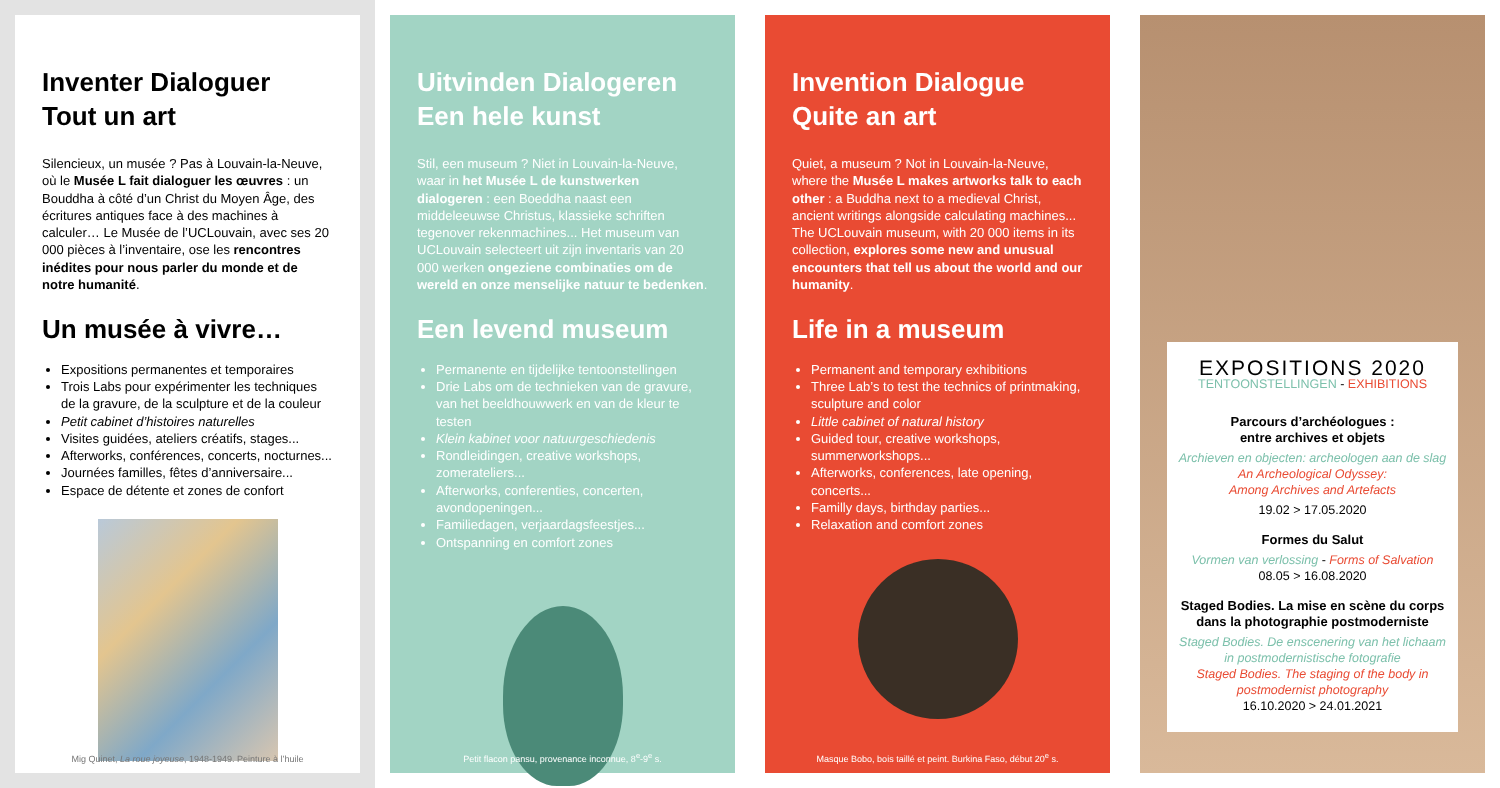Inventer Dialoguer
Tout un art
Silencieux, un musée ? Pas à Louvain-la-Neuve, où le Musée L fait dialoguer les œuvres : un Bouddha à côté d’un Christ du Moyen Âge, des écritures antiques face à des machines à calculer… Le Musée de l’UCLouvain, avec ses 20 000 pièces à l’inventaire, ose les rencontres inédites pour nous parler du monde et de notre humanité.
Un musée à vivre…
Expositions permanentes et temporaires
Trois Labs pour expérimenter les techniques de la gravure, de la sculpture et de la couleur
Petit cabinet d’histoires naturelles
Visites guidées, ateliers créatifs, stages...
Afterworks, conférences, concerts, nocturnes...
Journées familles, fêtes d’anniversaire...
Espace de détente et zones de confort
Mig Quinet, La roue joyeuse, 1948-1949. Peinture à l’huile
Uitvinden Dialogeren
Een hele kunst
Stil, een museum ? Niet in Louvain-la-Neuve, waar in het Musée L de kunstwerken dialogeren : een Boeddha naast een middeleeuwse Christus, klassieke schriften tegenover rekenmachines... Het museum van UCLouvain selecteert uit zijn inventaris van 20 000 werken ongeziene combinaties om de wereld en onze menselijke natuur te bedenken.
Een levend museum
Permanente en tijdelijke tentoonstellingen
Drie Labs om de technieken van de gravure, van het beeldhouwwerk en van de kleur te testen
Klein kabinet voor natuurgeschiedenis
Rondleidingen, creative workshops, zomerateliers...
Afterworks, conferenties, concerten, avondopeningen...
Familiedagen, verjaardagsfeestjes...
Ontspanning en comfort zones
Petit flacon pansu, provenance inconnue, 8<sup>e</sup>-9<sup>e</sup> s.
Invention Dialogue
Quite an art
Quiet, a museum ? Not in Louvain-la-Neuve, where the Musée L makes artworks talk to each other : a Buddha next to a medieval Christ, ancient writings alongside calculating machines... The UCLouvain museum, with 20 000 items in its collection, explores some new and unusual encounters that tell us about the world and our humanity.
Life in a museum
Permanent and temporary exhibitions
Three Lab’s to test the technics of printmaking, sculpture and color
Little cabinet of natural history
Guided tour, creative workshops, summerworkshops...
Afterworks, conferences, late opening, concerts...
Familly days, birthday parties...
Relaxation and comfort zones
Masque Bobo, bois taillé et peint. Burkina Faso, début 20<sup>e</sup> s.
EXPOSITIONS 2020
TENTOONSTELLINGEN - EXHIBITIONS
Parcours d’archéologues :
entre archives et objets
Archieven en objecten: archeologen aan de slag
An Archeological Odyssey:
Among Archives and Artefacts
19.02 > 17.05.2020
Formes du Salut
Vormen van verlossing - Forms of Salvation
08.05 > 16.08.2020
Staged Bodies. La mise en scène du corps dans la photographie postmoderniste
Staged Bodies. De enscenering van het lichaam in postmodernistische fotografie
Staged Bodies. The staging of the body in postmodernist photography
16.10.2020 > 24.01.2021